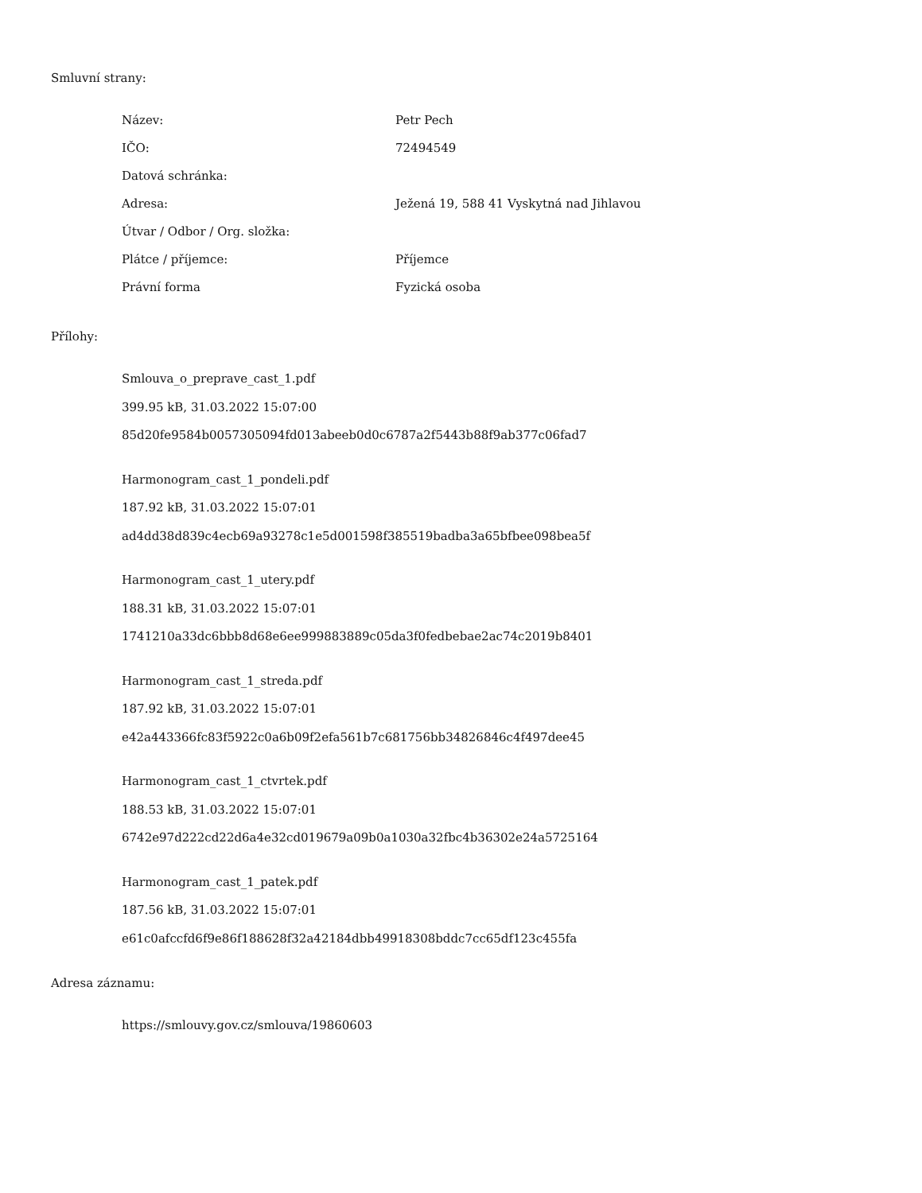Smluvní strany:
| Název: | Petr Pech |
| IČO: | 72494549 |
| Datová schránka: | |
| Adresa: | Ježená 19, 588 41 Vyskytná nad Jihlavou |
| Útvar / Odbor / Org. složka: | |
| Plátce / příjemce: | Příjemce |
| Právní forma | Fyzická osoba |
Přílohy:
Smlouva_o_preprave_cast_1.pdf
399.95 kB, 31.03.2022 15:07:00
85d20fe9584b0057305094fd013abeeb0d0c6787a2f5443b88f9ab377c06fad7
Harmonogram_cast_1_pondeli.pdf
187.92 kB, 31.03.2022 15:07:01
ad4dd38d839c4ecb69a93278c1e5d001598f385519badba3a65bfbee098bea5f
Harmonogram_cast_1_utery.pdf
188.31 kB, 31.03.2022 15:07:01
1741210a33dc6bbb8d68e6ee999883889c05da3f0fedbebae2ac74c2019b8401
Harmonogram_cast_1_streda.pdf
187.92 kB, 31.03.2022 15:07:01
e42a443366fc83f5922c0a6b09f2efa561b7c681756bb34826846c4f497dee45
Harmonogram_cast_1_ctvrtek.pdf
188.53 kB, 31.03.2022 15:07:01
6742e97d222cd22d6a4e32cd019679a09b0a1030a32fbc4b36302e24a5725164
Harmonogram_cast_1_patek.pdf
187.56 kB, 31.03.2022 15:07:01
e61c0afccfd6f9e86f188628f32a42184dbb49918308bddc7cc65df123c455fa
Adresa záznamu:
https://smlouvy.gov.cz/smlouva/19860603